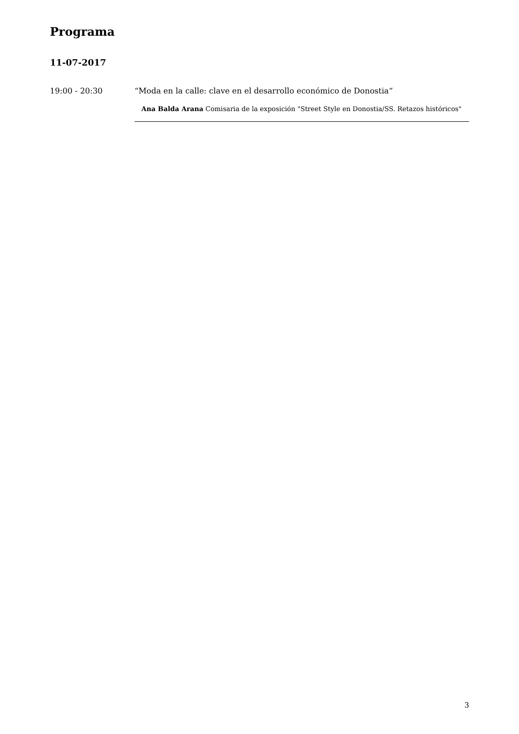Programa
11-07-2017
19:00 - 20:30 “Moda en la calle: clave en el desarrollo económico de Donostia“
Ana Balda Arana Comisaria de la exposición "Street Style en Donostia/SS. Retazos históricos"
3